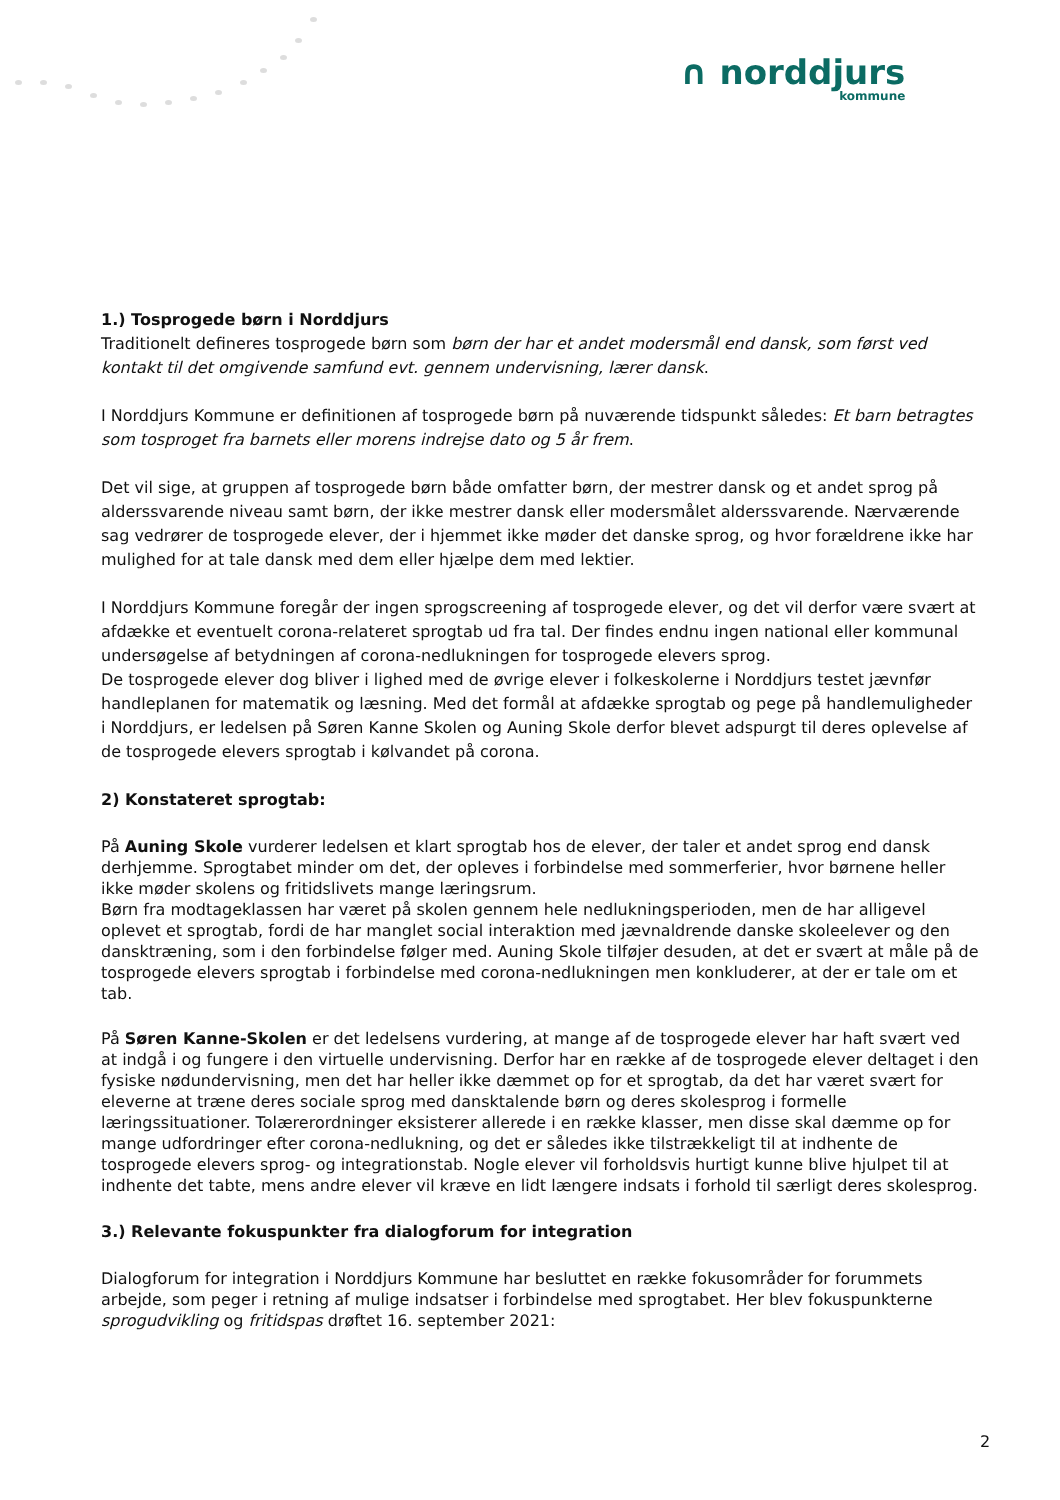∩ norddjurs
kommune
1.) Tosprogede børn i Norddjurs
Traditionelt defineres tosprogede børn som børn der har et andet modersmål end dansk, som først ved kontakt til det omgivende samfund evt. gennem undervisning, lærer dansk.
I Norddjurs Kommune er definitionen af tosprogede børn på nuværende tidspunkt således: Et barn betragtes som tosproget fra barnets eller morens indrejse dato og 5 år frem.
Det vil sige, at gruppen af tosprogede børn både omfatter børn, der mestrer dansk og et andet sprog på alderssvarende niveau samt børn, der ikke mestrer dansk eller modersmålet alderssvarende. Nærværende sag vedrører de tosprogede elever, der i hjemmet ikke møder det danske sprog, og hvor forældrene ikke har mulighed for at tale dansk med dem eller hjælpe dem med lektier.
I Norddjurs Kommune foregår der ingen sprogscreening af tosprogede elever, og det vil derfor være svært at afdække et eventuelt corona-relateret sprogtab ud fra tal. Der findes endnu ingen national eller kommunal undersøgelse af betydningen af corona-nedlukningen for tosprogede elevers sprog.
De tosprogede elever dog bliver i lighed med de øvrige elever i folkeskolerne i Norddjurs testet jævnfør handleplanen for matematik og læsning. Med det formål at afdække sprogtab og pege på handlemuligheder i Norddjurs, er ledelsen på Søren Kanne Skolen og Auning Skole derfor blevet adspurgt til deres oplevelse af de tosprogede elevers sprogtab i kølvandet på corona.
2) Konstateret sprogtab:
På Auning Skole vurderer ledelsen et klart sprogtab hos de elever, der taler et andet sprog end dansk derhjemme. Sprogtabet minder om det, der opleves i forbindelse med sommerferier, hvor børnene heller ikke møder skolens og fritidslivets mange læringsrum.
Børn fra modtageklassen har været på skolen gennem hele nedlukningsperioden, men de har alligevel oplevet et sprogtab, fordi de har manglet social interaktion med jævnaldrende danske skoleelever og den dansktræning, som i den forbindelse følger med. Auning Skole tilføjer desuden, at det er svært at måle på de tosprogede elevers sprogtab i forbindelse med corona-nedlukningen men konkluderer, at der er tale om et tab.
På Søren Kanne-Skolen er det ledelsens vurdering, at mange af de tosprogede elever har haft svært ved at indgå i og fungere i den virtuelle undervisning. Derfor har en række af de tosprogede elever deltaget i den fysiske nødundervisning, men det har heller ikke dæmmet op for et sprogtab, da det har været svært for eleverne at træne deres sociale sprog med dansktalende børn og deres skolesprog i formelle læringssituationer. Tolærerordninger eksisterer allerede i en række klasser, men disse skal dæmme op for mange udfordringer efter corona-nedlukning, og det er således ikke tilstrækkeligt til at indhente de tosprogede elevers sprog- og integrationstab. Nogle elever vil forholdsvis hurtigt kunne blive hjulpet til at indhente det tabte, mens andre elever vil kræve en lidt længere indsats i forhold til særligt deres skolesprog.
3.) Relevante fokuspunkter fra dialogforum for integration
Dialogforum for integration i Norddjurs Kommune har besluttet en række fokusområder for forummets arbejde, som peger i retning af mulige indsatser i forbindelse med sprogtabet. Her blev fokuspunkterne sprogudvikling og fritidspas drøftet 16. september 2021:
2